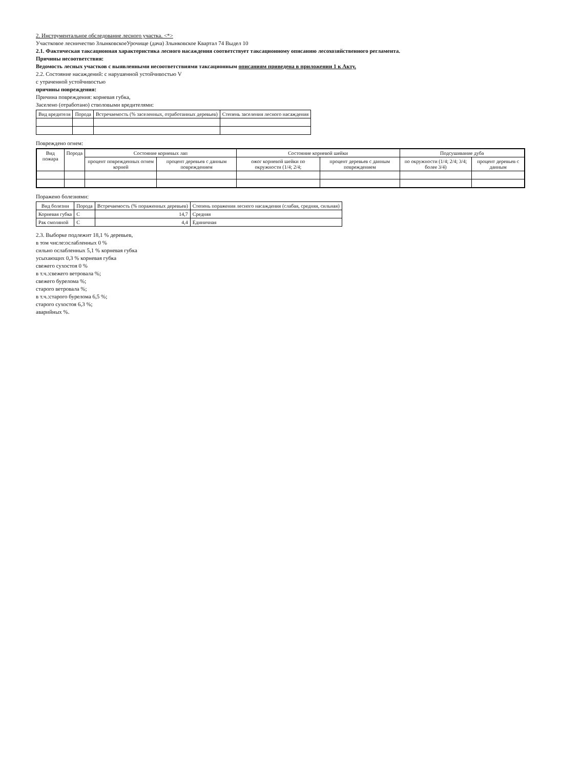2. Инструментальное обследование лесного участка. <*>
Участковое лесничество ЗлынковскоеУрочище (дача) Злынковское Квартал 74 Выдел 10
2.1. Фактическая таксационная характеристика лесного насаждения соответствует таксационному описанию лесохозяйственного регламента.
Причины несоответствия:
Ведомость лесных участков с выявленными несоответствиями таксационным описаниям приведена в приложении 1 к Акту.
2.2. Состояние насаждений: с нарушенной устойчивостью V
с утраченной устойчивостью
причины повреждения:
Причина повреждения: корневая губка,
Заселено (отработано) стволовыми вредителями:
| Вид вредителя | Порода | Встречаемость (% заселенных, отработанных деревьев) | Степень заселения лесного насаждения |
| --- | --- | --- | --- |
Повреждено огнем:
| Вид пожара | Порода | Состояние корневых лап | | Состояние корневой шейки | | Подсушивание дуба | |
| --- | --- | --- | --- | --- | --- | --- | --- |
| | | процент поврежденных огнем корней | процент деревьев с данным повреждением | ожог корневой шейки по окружности (1/4; 2/4; | процент деревьев с данным повреждением | по окружности (1/4; 2/4; 3/4; более 3/4) | процент деревьев с данным |
Поражено болезнями:
| Вид болезни | Порода | Встречаемость (% пораженных деревьев) | Степень поражения лесного насаждения (слабая, средняя, сильная) |
| --- | --- | --- | --- |
| Корневая губка | С | 14,7 | Средняя |
| Рак смоляной | С | 4,4 | Единичная |
2.3. Выборке подлежит 18,1 % деревьев,
в том числе:ослабленных 0 %
сильно ослабленных 5,1 % корневая губка
усыхающих 0,3 % корневая губка
свежего сухостоя 0 %
в т.ч.:свежего ветровала %;
свежего бурелома %;
старого ветровала %;
в т.ч.:старого бурелома 6,5 %;
старого сухостоя 6,3 %;
аварийных %.